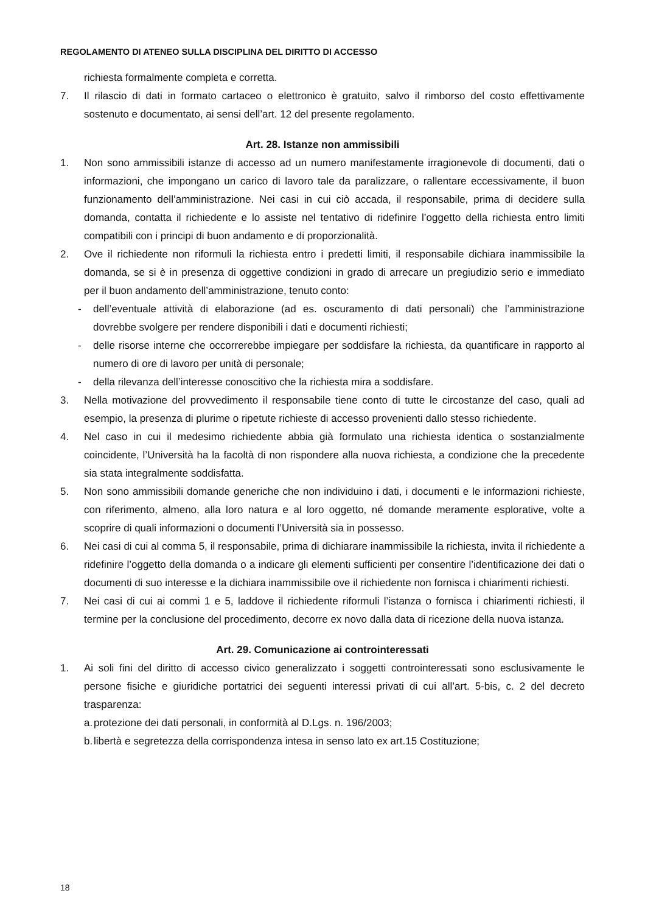REGOLAMENTO DI ATENEO SULLA DISCIPLINA DEL DIRITTO DI ACCESSO
richiesta formalmente completa e corretta.
7. Il rilascio di dati in formato cartaceo o elettronico è gratuito, salvo il rimborso del costo effettivamente sostenuto e documentato, ai sensi dell’art. 12 del presente regolamento.
Art. 28. Istanze non ammissibili
1. Non sono ammissibili istanze di accesso ad un numero manifestamente irragionevole di documenti, dati o informazioni, che impongano un carico di lavoro tale da paralizzare, o rallentare eccessivamente, il buon funzionamento dell’amministrazione. Nei casi in cui ciò accada, il responsabile, prima di decidere sulla domanda, contatta il richiedente e lo assiste nel tentativo di ridefinire l’oggetto della richiesta entro limiti compatibili con i principi di buon andamento e di proporzionalità.
2. Ove il richiedente non riformuli la richiesta entro i predetti limiti, il responsabile dichiara inammissibile la domanda, se si è in presenza di oggettive condizioni in grado di arrecare un pregiudizio serio e immediato per il buon andamento dell’amministrazione, tenuto conto:
- dell’eventuale attività di elaborazione (ad es. oscuramento di dati personali) che l’amministrazione dovrebbe svolgere per rendere disponibili i dati e documenti richiesti;
- delle risorse interne che occorrerebbe impiegare per soddisfare la richiesta, da quantificare in rapporto al numero di ore di lavoro per unità di personale;
- della rilevanza dell’interesse conoscitivo che la richiesta mira a soddisfare.
3. Nella motivazione del provvedimento il responsabile tiene conto di tutte le circostanze del caso, quali ad esempio, la presenza di plurime o ripetute richieste di accesso provenienti dallo stesso richiedente.
4. Nel caso in cui il medesimo richiedente abbia già formulato una richiesta identica o sostanzialmente coincidente, l’Università ha la facoltà di non rispondere alla nuova richiesta, a condizione che la precedente sia stata integralmente soddisfatta.
5. Non sono ammissibili domande generiche che non individuino i dati, i documenti e le informazioni richieste, con riferimento, almeno, alla loro natura e al loro oggetto, né domande meramente esplorative, volte a scoprire di quali informazioni o documenti l’Università sia in possesso.
6. Nei casi di cui al comma 5, il responsabile, prima di dichiarare inammissibile la richiesta, invita il richiedente a ridefinire l’oggetto della domanda o a indicare gli elementi sufficienti per consentire l’identificazione dei dati o documenti di suo interesse e la dichiara inammissibile ove il richiedente non fornisca i chiarimenti richiesti.
7. Nei casi di cui ai commi 1 e 5, laddove il richiedente riformuli l’istanza o fornisca i chiarimenti richiesti, il termine per la conclusione del procedimento, decorre ex novo dalla data di ricezione della nuova istanza.
Art. 29. Comunicazione ai controinteressati
1. Ai soli fini del diritto di accesso civico generalizzato i soggetti controinteressati sono esclusivamente le persone fisiche e giuridiche portatrici dei seguenti interessi privati di cui all’art. 5-bis, c. 2 del decreto trasparenza:
a. protezione dei dati personali, in conformità al D.Lgs. n. 196/2003;
b. libertà e segretezza della corrispondenza intesa in senso lato ex art.15 Costituzione;
18